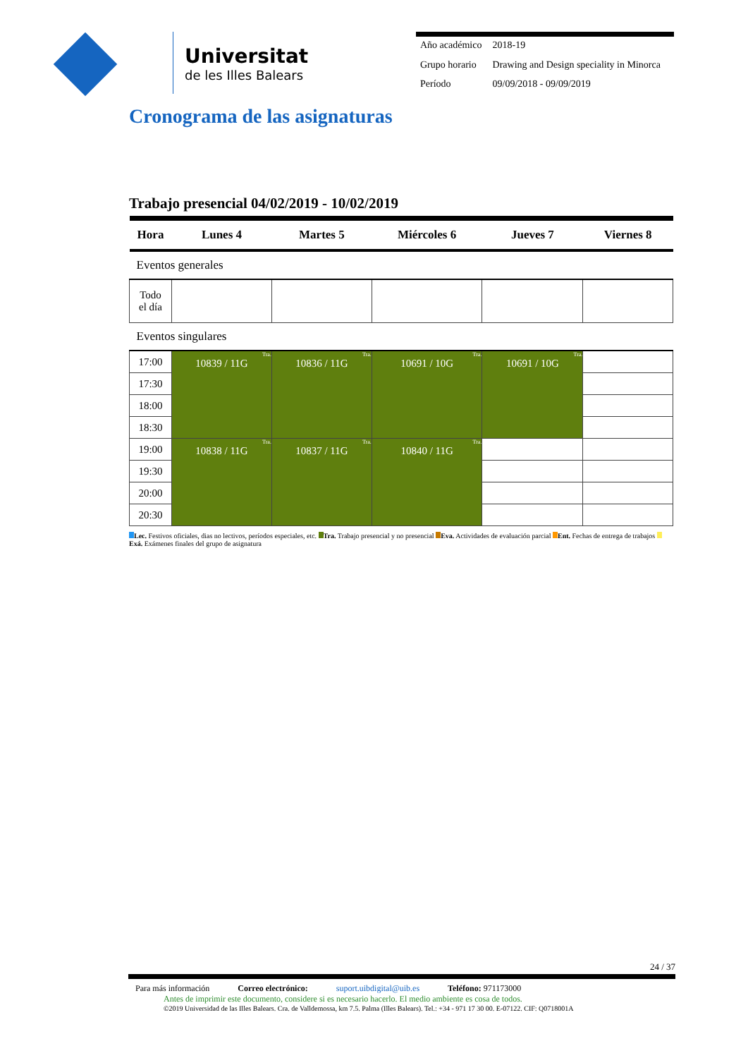Universitat
de les Illes Balears
| Año académico | 2018-19 |
| Grupo horario | Drawing and Design speciality in Minorca |
| Período | 09/09/2018 - 09/09/2019 |
Cronograma de las asignaturas
Trabajo presencial 04/02/2019 - 10/02/2019
| Hora | Lunes 4 | Martes 5 | Miércoles 6 | Jueves 7 | Viernes 8 |
| --- | --- | --- | --- | --- | --- |
| Eventos generales | | | | | |
| Todo el día | | | | | |
| Eventos singulares | | | | | |
| 17:00 | Tra. 10839 / 11G | Tra. 10836 / 11G | Tra. 10691 / 10G | Tra. 10691 / 10G | |
| 17:30 | | | | | |
| 18:00 | | | | | |
| 18:30 | | | | | |
| 19:00 | Tra. 10838 / 11G | Tra. 10837 / 11G | Tra. 10840 / 11G | | |
| 19:30 | | | | | |
| 20:00 | | | | | |
| 20:30 | | | | | |
Lec. Festivos oficiales, dias no lectivos, períodos especiales, etc. Tra. Trabajo presencial y no presencial Eva. Actividades de evaluación parcial Ent. Fechas de entrega de trabajos Exá. Exámenes finales del grupo de asignatura
24 / 37
Para más información Correo electrónico: suport.uibdigital@uib.es Teléfono: 971173000
Antes de imprimir este documento, considere si es necesario hacerlo. El medio ambiente es cosa de todos.
©2019 Universidad de las Illes Balears. Cra. de Valldemossa, km 7.5. Palma (Illes Balears). Tel.: +34 - 971 17 30 00. E-07122. CIF: Q0718001A